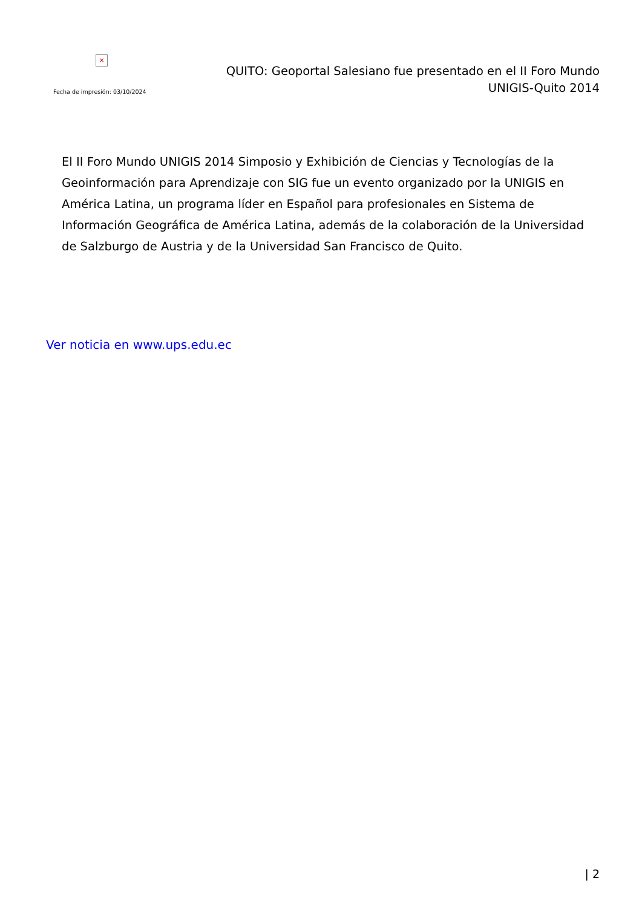×
Fecha de impresión: 03/10/2024
QUITO: Geoportal Salesiano fue presentado en el II Foro Mundo
UNIGIS-Quito 2014
El II Foro Mundo UNIGIS 2014 Simposio y Exhibición de Ciencias y Tecnologías de la Geoinformación para Aprendizaje con SIG fue un evento organizado por la UNIGIS en América Latina, un programa líder en Español para profesionales en Sistema de Información Geográfica de América Latina, además de la colaboración de la Universidad de Salzburgo de Austria y de la Universidad San Francisco de Quito.
Ver noticia en www.ups.edu.ec
| 2